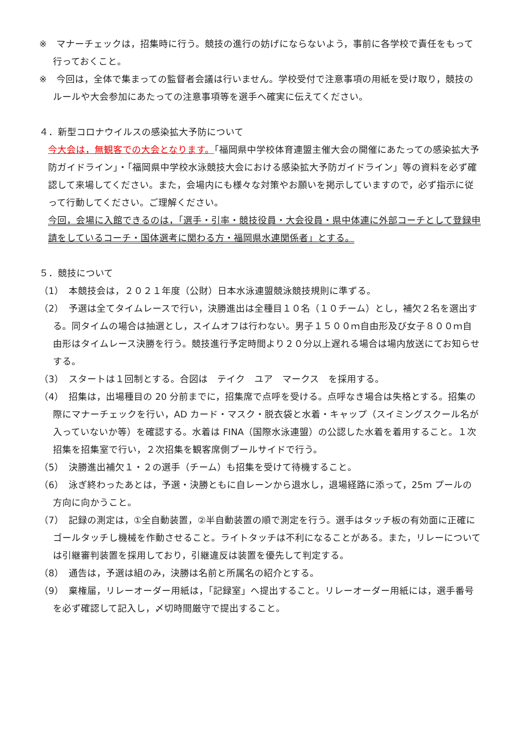※　マナーチェックは，招集時に行う。競技の進行の妨げにならないよう，事前に各学校で責任をもって行っておくこと。
※　今回は，全体で集まっての監督者会議は行いません。学校受付で注意事項の用紙を受け取り，競技のルールや大会参加にあたっての注意事項等を選手へ確実に伝えてください。
４．新型コロナウイルスの感染拡大予防について
今大会は，無観客での大会となります。「福岡県中学校体育連盟主催大会の開催にあたっての感染拡大予防ガイドライン」・「福岡県中学校水泳競技大会における感染拡大予防ガイドライン」等の資料を必ず確認して来場してください。また，会場内にも様々な対策やお願いを掲示していますので，必ず指示に従って行動してください。ご理解ください。
今回，会場に入館できるのは，「選手・引率・競技役員・大会役員・県中体連に外部コーチとして登録申請をしているコーチ・国体選考に関わる方・福岡県水連関係者」とする。
５．競技について
（1）　本競技会は，２０２１年度（公財）日本水泳連盟競泳競技規則に準ずる。
（2）　予選は全てタイムレースで行い，決勝進出は全種目１０名（１０チーム）とし，補欠２名を選出する。同タイムの場合は抽選とし，スイムオフは行わない。男子１５００ｍ自由形及び女子８００ｍ自由形はタイムレース決勝を行う。競技進行予定時間より２０分以上遅れる場合は場内放送にてお知らせする。
（3）　スタートは１回制とする。合図は　テイク　ユア　マークス　を採用する。
（4）　招集は，出場種目の 20 分前までに，招集席で点呼を受ける。点呼なき場合は失格とする。招集の際にマナーチェックを行い，AD カード・マスク・脱衣袋と水着・キャップ（スイミングスクール名が入っていないか等）を確認する。水着は FINA（国際水泳連盟）の公認した水着を着用すること。１次招集を招集室で行い，２次招集を観客席側プールサイドで行う。
（5）　決勝進出補欠１・２の選手（チーム）も招集を受けて待機すること。
（6）　泳ぎ終わったあとは，予選・決勝ともに自レーンから退水し，退場経路に添って，25m プールの方向に向かうこと。
（7）　記録の測定は，①全自動装置，②半自動装置の順で測定を行う。選手はタッチ板の有効面に正確にゴールタッチし機械を作動させること。ライトタッチは不利になることがある。また，リレーについては引継審判装置を採用しており，引継違反は装置を優先して判定する。
（8）　通告は，予選は組のみ，決勝は名前と所属名の紹介とする。
（9）　棄権届，リレーオーダー用紙は，「記録室」へ提出すること。リレーオーダー用紙には，選手番号を必ず確認して記入し，〆切時間厳守で提出すること。